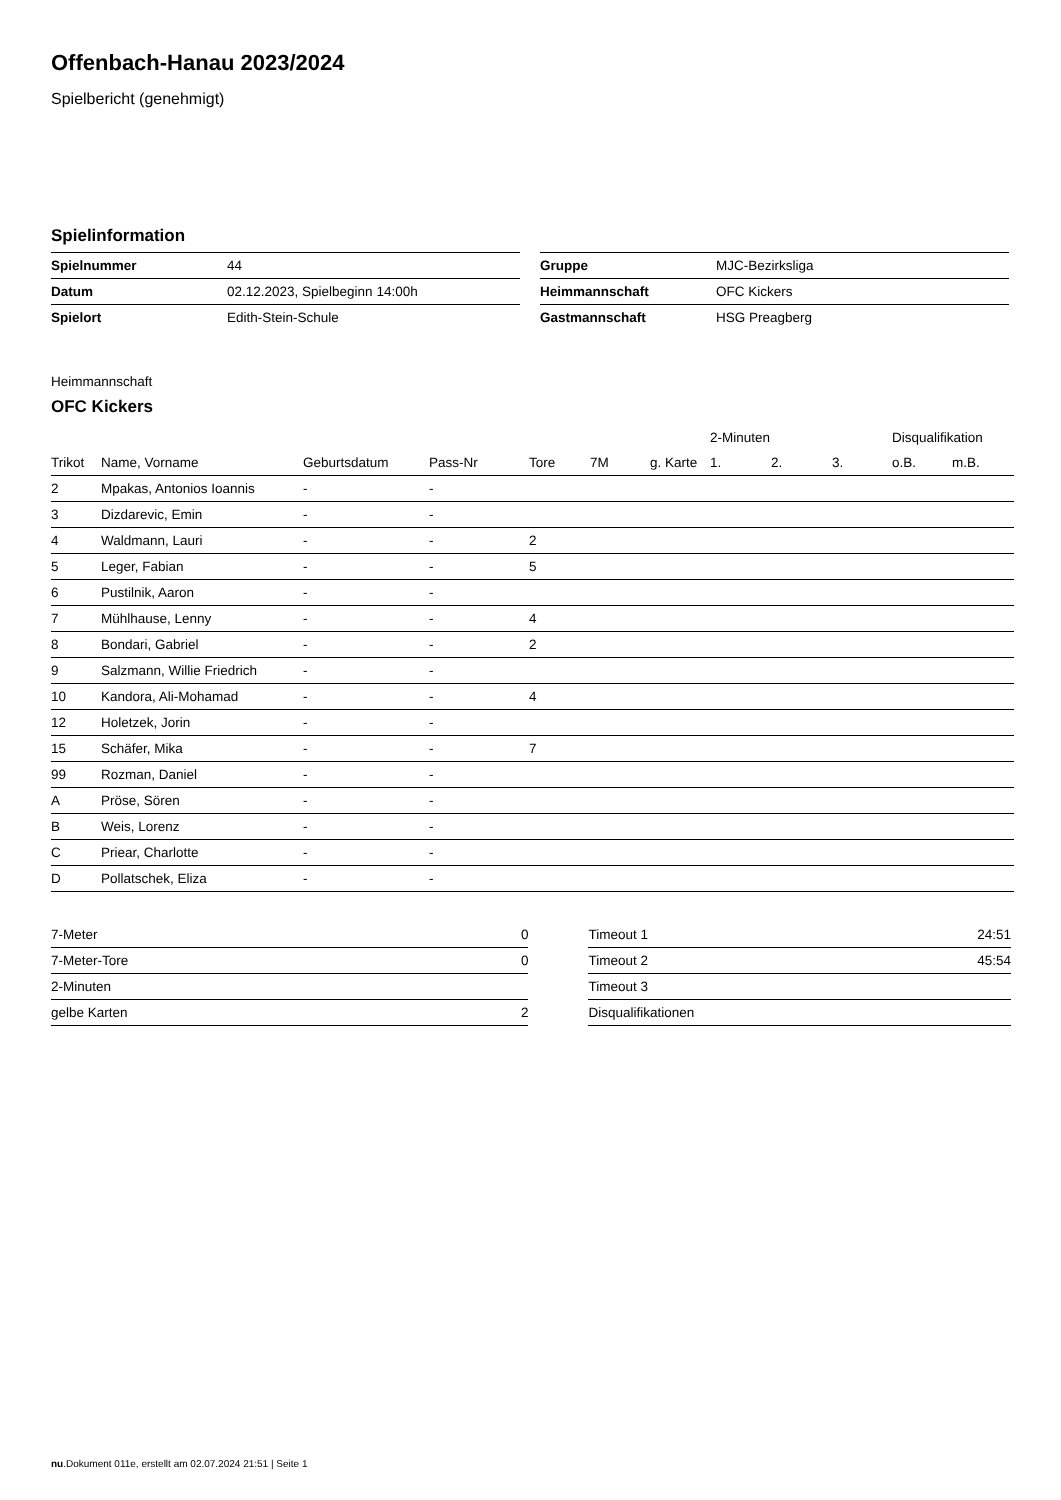Offenbach-Hanau 2023/2024
Spielbericht (genehmigt)
Spielinformation
| Spielnummer | 44 |
| Datum | 02.12.2023, Spielbeginn 14:00h |
| Spielort | Edith-Stein-Schule |
| Gruppe | MJC-Bezirksliga |
| Heimmannschaft | OFC Kickers |
| Gastmannschaft | HSG Preagberg |
Heimmannschaft
OFC Kickers
| | | | | | | | 2-Minuten | | | Disqualifikation | |
| --- | --- | --- | --- | --- | --- | --- | --- | --- | --- | --- | --- |
| Trikot | Name, Vorname | Geburtsdatum | Pass-Nr | Tore | 7M | g. Karte | 1. | 2. | 3. | o.B. | m.B. |
| 2 | Mpakas, Antonios Ioannis | - | - | | | | | | | | |
| 3 | Dizdarevic, Emin | - | - | | | | | | | | |
| 4 | Waldmann, Lauri | - | - | 2 | | | | | | | |
| 5 | Leger, Fabian | - | - | 5 | | | | | | | |
| 6 | Pustilnik, Aaron | - | - | | | | | | | | |
| 7 | Mühlhause, Lenny | - | - | 4 | | | | | | | |
| 8 | Bondari, Gabriel | - | - | 2 | | | | | | | |
| 9 | Salzmann, Willie Friedrich | - | - | | | | | | | | |
| 10 | Kandora, Ali-Mohamad | - | - | 4 | | | | | | | |
| 12 | Holetzek, Jorin | - | - | | | | | | | | |
| 15 | Schäfer, Mika | - | - | 7 | | | | | | | |
| 99 | Rozman, Daniel | - | - | | | | | | | | |
| A | Pröse, Sören | - | - | | | | | | | | |
| B | Weis, Lorenz | - | - | | | | | | | | |
| C | Priear, Charlotte | - | - | | | | | | | | |
| D | Pollatschek, Eliza | - | - | | | | | | | | |
| 7-Meter | 0 |
| 7-Meter-Tore | 0 |
| 2-Minuten | |
| gelbe Karten | 2 |
| Timeout 1 | 24:51 |
| Timeout 2 | 45:54 |
| Timeout 3 | |
| Disqualifikationen | |
nu.Dokument 011e, erstellt am 02.07.2024 21:51 | Seite 1